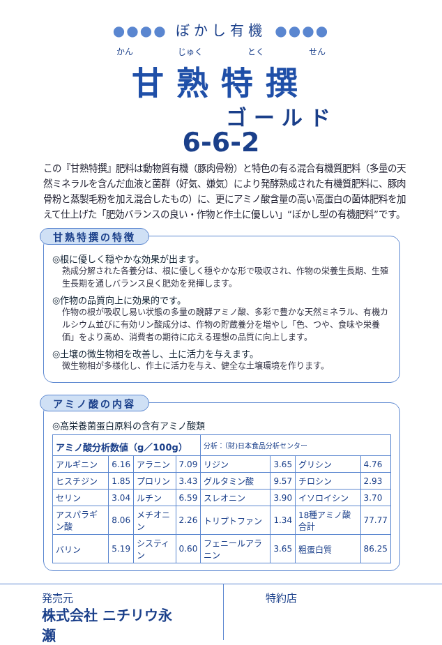●●●● ぼかし有機 ●●●●
かん じゅく とく せん
甘熟特撰
ゴールド
6-6-2
この『甘熟特撰』肥料は動物質有機（豚肉骨粉）と特色の有る混合有機質肥料（多量の天然ミネラルを含んだ血液と菌群（好気、嫌気）により発酵熟成された有機質肥料に、豚肉骨粉と蒸製毛粉を加え混合したもの）に、更にアミノ酸含量の高い高蛋白の菌体肥料を加えて仕上げた「肥効バランスの良い・作物と作土に優しい」“ぼかし型の有機肥料”です。
甘熟特撰の特徴
◎根に優しく穏やかな効果が出ます。
熟成分解された各養分は、根に優しく穏やかな形で吸収され、作物の栄養生長期、生殖生長期を通しバランス良く肥効を発揮します。
◎作物の品質向上に効果的です。
作物の根が吸収し易い状態の多量の醗酵アミノ酸、多彩で豊かな天然ミネラル、有機カルシウム並びに有効リン酸成分は、作物の貯蔵養分を増やし「色、つや、食味や栄養価」をより高め、消費者の期待に応える理想の品質に向上します。
◎土壌の微生物相を改善し、土に活力を与えます。
微生物相が多様化し、作土に活力を与え、健全な土壌環境を作ります。
アミノ酸の内容
◎高栄養菌蛋白原料の含有アミノ酸類
| アミノ酸分析数値（g／100g） | | | | 分析：（財)日本食品分析センター | | | |
| --- | --- | --- | --- | --- | --- | --- | --- |
| アルギニン | 6.16 | アラニン | 7.09 | リジン | 3.65 | グリシン | 4.76 |
| ヒスチジン | 1.85 | プロリン | 3.43 | グルタミン酸 | 9.57 | チロシン | 2.93 |
| セリン | 3.04 | ルチン | 6.59 | スレオニン | 3.90 | イソロイシン | 3.70 |
| アスパラギン酸 | 8.06 | メチオニン | 2.26 | トリプトファン | 1.34 | 18種アミノ酸合計 | 77.77 |
| バリン | 5.19 | システィン | 0.60 | フェニールアラニン | 3.65 | 粗蛋白質 | 86.25 |
発売元
株式会社 ニチリウ永瀬
特約店